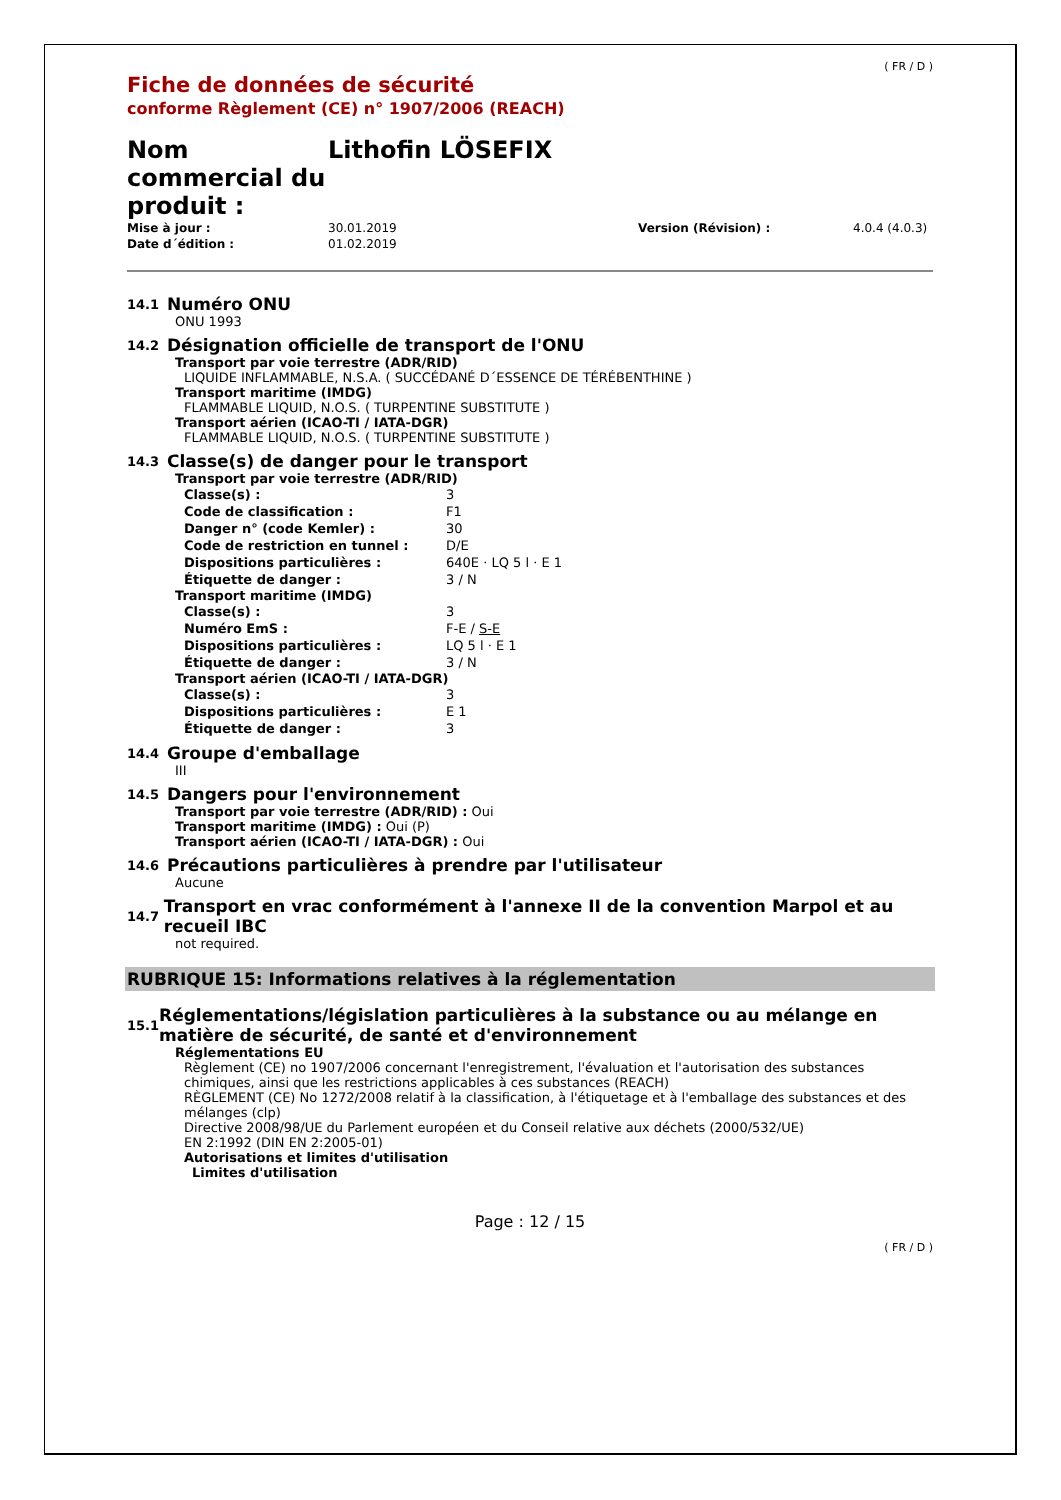( FR / D )
Fiche de données de sécurité
conforme Règlement (CE) n° 1907/2006 (REACH)
| Nom commercial du produit : | Lithofin LÖSEFIX |
| Mise à jour : | 30.01.2019 | Version (Révision) : | 4.0.4 (4.0.3) |
| Date d´édition : | 01.02.2019 | | |
14.1 Numéro ONU
ONU 1993
14.2 Désignation officielle de transport de l'ONU
Transport par voie terrestre (ADR/RID)
LIQUIDE INFLAMMABLE, N.S.A. ( SUCCÉDANÉ D´ESSENCE DE TÉRÉBENTHINE )
Transport maritime (IMDG)
FLAMMABLE LIQUID, N.O.S. ( TURPENTINE SUBSTITUTE )
Transport aérien (ICAO-TI / IATA-DGR)
FLAMMABLE LIQUID, N.O.S. ( TURPENTINE SUBSTITUTE )
14.3 Classe(s) de danger pour le transport
Transport par voie terrestre (ADR/RID)
| Classe(s) : | 3 |
| Code de classification : | F1 |
| Danger n° (code Kemler) : | 30 |
| Code de restriction en tunnel : | D/E |
| Dispositions particulières : | 640E · LQ 5 l · E 1 |
| Étiquette de danger : | 3 / N |
Transport maritime (IMDG)
| Classe(s) : | 3 |
| Numéro EmS : | F-E / S-E |
| Dispositions particulières : | LQ 5 l · E 1 |
| Étiquette de danger : | 3 / N |
Transport aérien (ICAO-TI / IATA-DGR)
| Classe(s) : | 3 |
| Dispositions particulières : | E 1 |
| Étiquette de danger : | 3 |
14.4 Groupe d'emballage
III
14.5 Dangers pour l'environnement
Transport par voie terrestre (ADR/RID) : Oui
Transport maritime (IMDG) : Oui (P)
Transport aérien (ICAO-TI / IATA-DGR) : Oui
14.6 Précautions particulières à prendre par l'utilisateur
Aucune
14.7 Transport en vrac conformément à l'annexe II de la convention Marpol et au recueil IBC
not required.
RUBRIQUE 15: Informations relatives à la réglementation
15.1 Réglementations/législation particulières à la substance ou au mélange en matière de sécurité, de santé et d'environnement
Réglementations EU
Règlement (CE) no 1907/2006 concernant l'enregistrement, l'évaluation et l'autorisation des substances chimiques, ainsi que les restrictions applicables à ces substances (REACH)
RÈGLEMENT (CE) No 1272/2008 relatif à la classification, à l'étiquetage et à l'emballage des substances et des mélanges (clp)
Directive 2008/98/UE du Parlement européen et du Conseil relative aux déchets (2000/532/UE)
EN 2:1992 (DIN EN 2:2005-01)
Autorisations et limites d'utilisation
Limites d'utilisation
Page : 12 / 15
( FR / D )